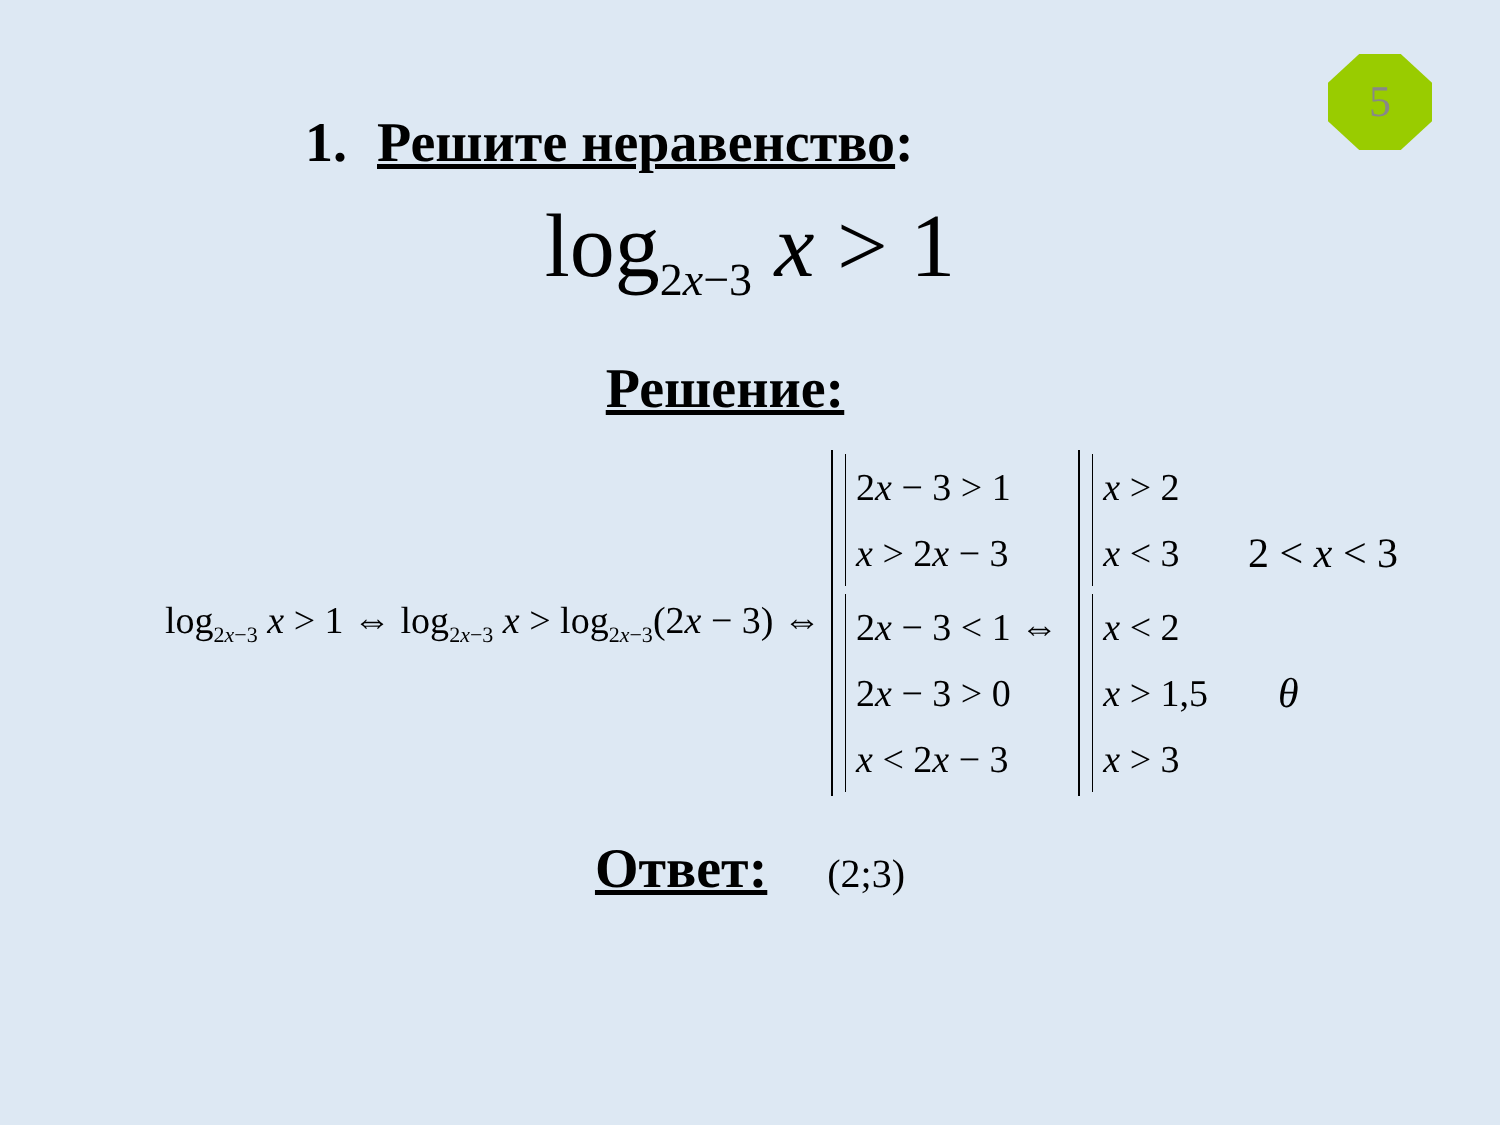5
1. Решите неравенство:
log<sub>2x−3</sub> x > 1
Решение:
log<sub>2x−3</sub> x > 1 ⇔ log<sub>2x−3</sub> x > log<sub>2x−3</sub>(2x − 3) ⇔
2x − 3 > 1
x > 2x − 3
2x − 3 < 1 ⇔
2x − 3 > 0
x < 2x − 3
x > 2
x < 3
x < 2
x > 1,5
x > 3
2 < x < 3
θ
Ответ: (2;3)